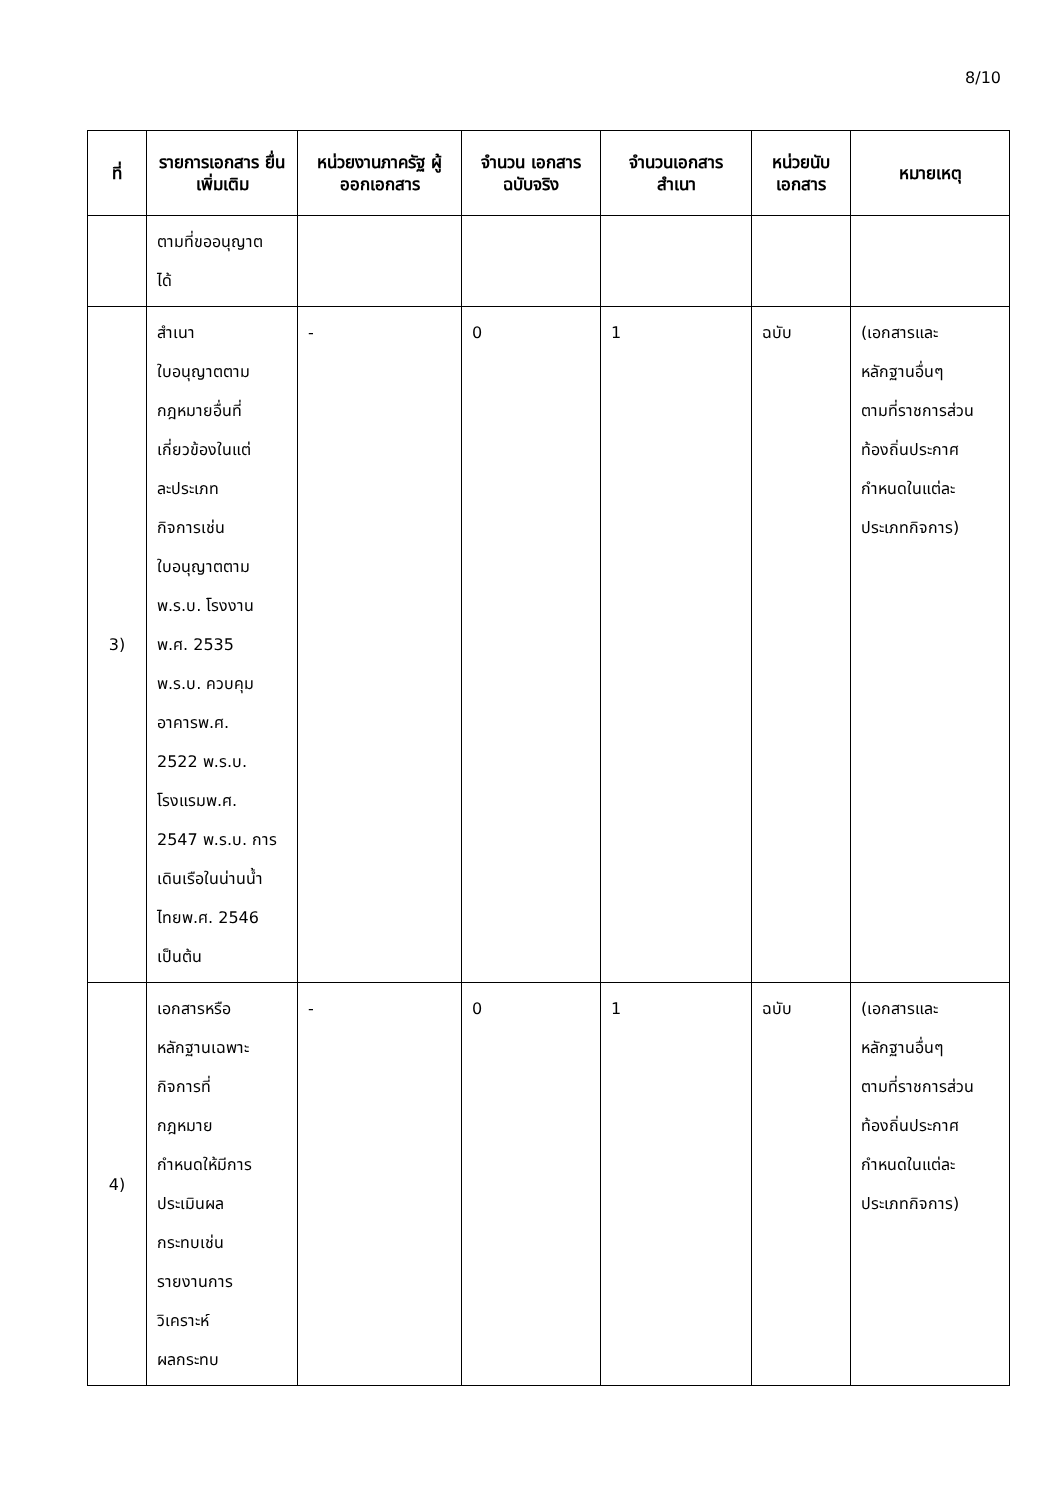8/10
| ที่ | รายการเอกสาร ยื่นเพิ่มเติม | หน่วยงานภาครัฐ ผู้ออกเอกสาร | จำนวน เอกสาร ฉบับจริง | จำนวนเอกสาร สำเนา | หน่วยนับ เอกสาร | หมายเหตุ |
| --- | --- | --- | --- | --- | --- | --- |
| | ตามที่ขออนุญาต ได้ | | | | | |
| 3) | สำเนา ใบอนุญาตตาม กฎหมายอื่นที่ เกี่ยวข้องในแต่ ละประเภท กิจการเช่น ใบอนุญาตตาม พ.ร.บ. โรงงาน พ.ศ. 2535 พ.ร.บ. ควบคุม อาคารพ.ศ. 2522 พ.ร.บ. โรงแรมพ.ศ. 2547 พ.ร.บ. การ เดินเรือในน่านน้ำ ไทยพ.ศ. 2546 เป็นต้น | - | 0 | 1 | ฉบับ | (เอกสารและ หลักฐานอื่นๆ ตามที่ราชการส่วน ท้องถิ่นประกาศ กำหนดในแต่ละ ประเภทกิจการ) |
| 4) | เอกสารหรือ หลักฐานเฉพาะ กิจการที่ กฎหมาย กำหนดให้มีการ ประเมินผล กระทบเช่น รายงานการ วิเคราะห์ ผลกระทบ | - | 0 | 1 | ฉบับ | (เอกสารและ หลักฐานอื่นๆ ตามที่ราชการส่วน ท้องถิ่นประกาศ กำหนดในแต่ละ ประเภทกิจการ) |